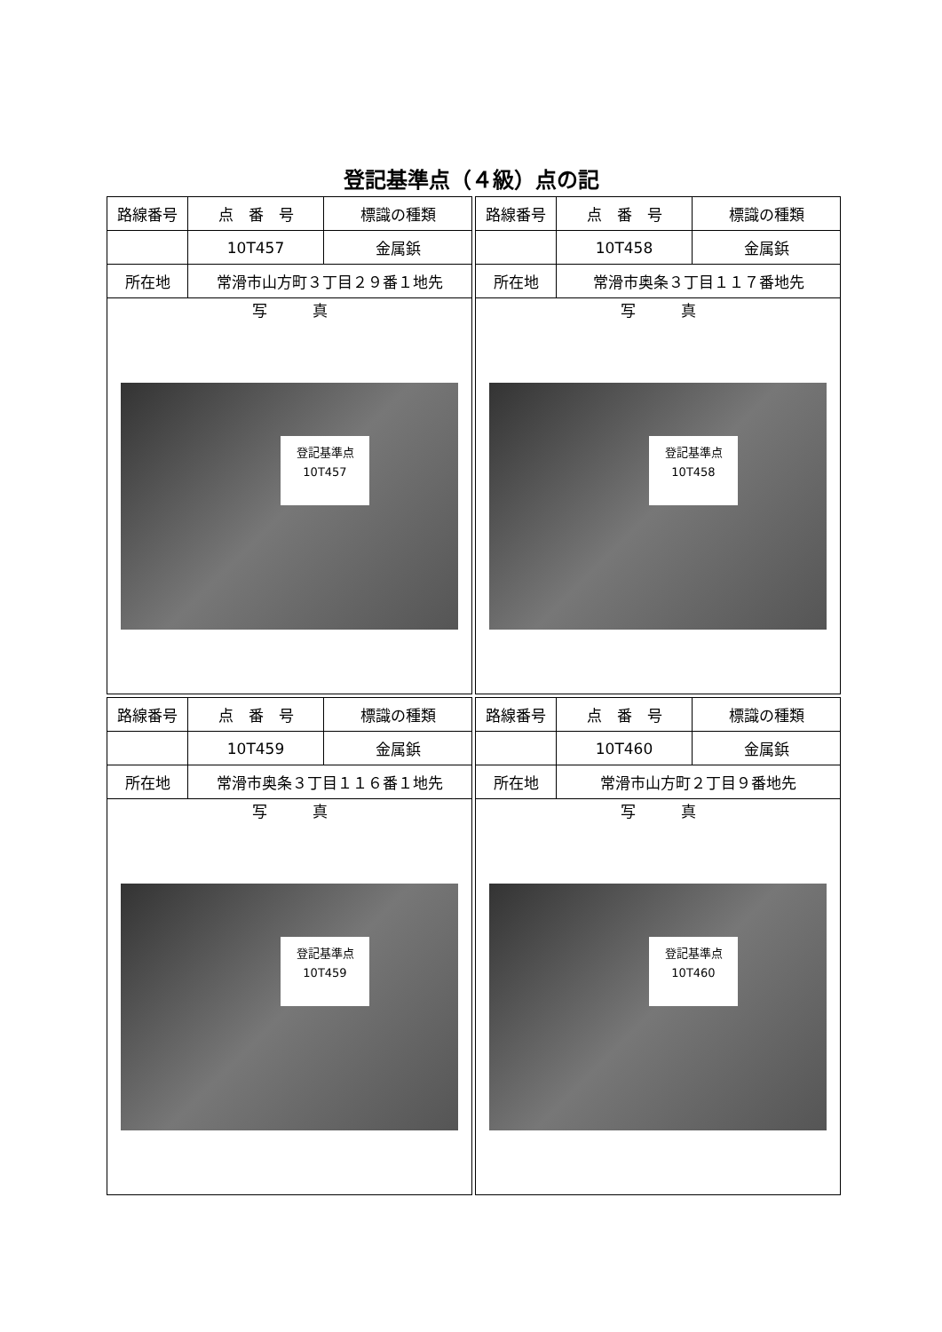登記基準点（４級）点の記
| 路線番号 | 点 番 号 | 標識の種類 |
| --- | --- | --- |
| | 10T457 | 金属鋲 |
| 所在地 | 常滑市山方町３丁目２９番１地先 | |
| 写 真 登記基準点 10T457 | | |
| 路線番号 | 点 番 号 | 標識の種類 |
| --- | --- | --- |
| | 10T458 | 金属鋲 |
| 所在地 | 常滑市奥条３丁目１１７番地先 | |
| 写 真 登記基準点 10T458 | | |
| 路線番号 | 点 番 号 | 標識の種類 |
| --- | --- | --- |
| | 10T459 | 金属鋲 |
| 所在地 | 常滑市奥条３丁目１１６番１地先 | |
| 写 真 登記基準点 10T459 | | |
| 路線番号 | 点 番 号 | 標識の種類 |
| --- | --- | --- |
| | 10T460 | 金属鋲 |
| 所在地 | 常滑市山方町２丁目９番地先 | |
| 写 真 登記基準点 10T460 | | |